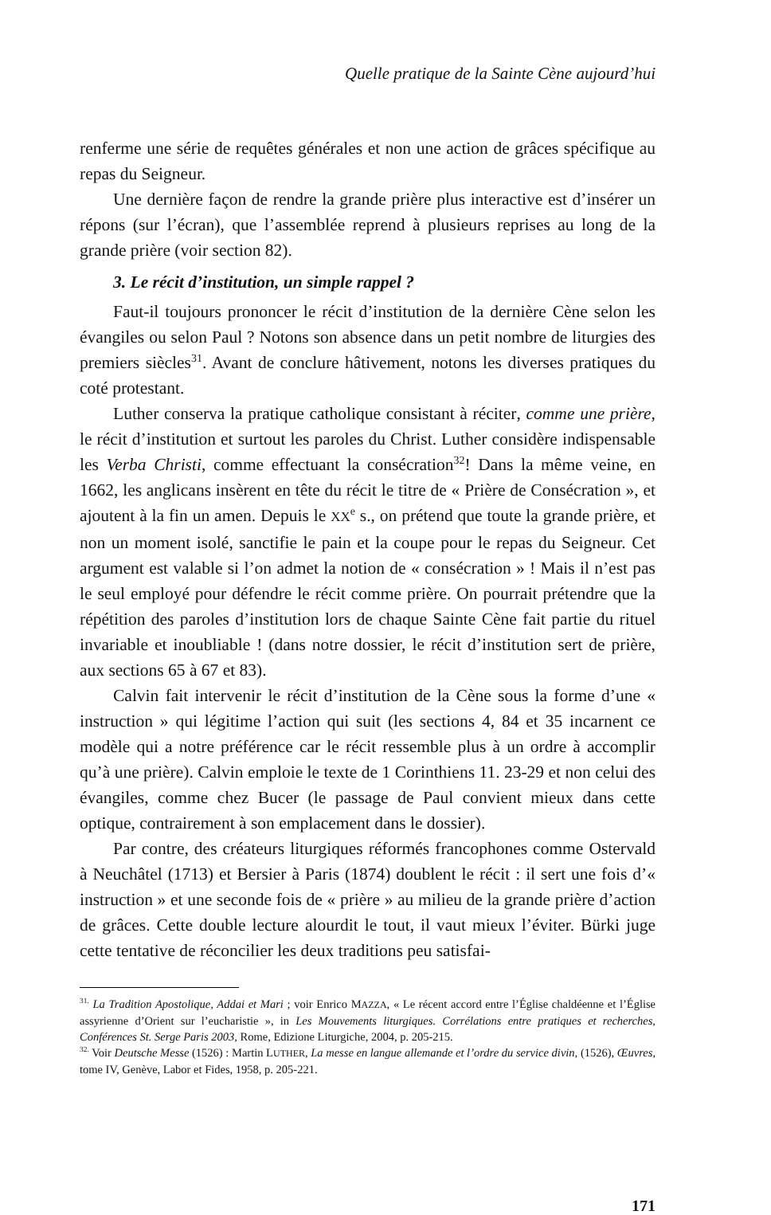Quelle pratique de la Sainte Cène aujourd’hui
renferme une série de requêtes générales et non une action de grâces spécifique au repas du Seigneur.
Une dernière façon de rendre la grande prière plus interactive est d’insérer un répons (sur l’écran), que l’assemblée reprend à plusieurs reprises au long de la grande prière (voir section 82).
3. Le récit d’institution, un simple rappel ?
Faut-il toujours prononcer le récit d’institution de la dernière Cène selon les évangiles ou selon Paul ? Notons son absence dans un petit nombre de liturgies des premiers siècles<sup>31</sup>. Avant de conclure hâtivement, notons les diverses pratiques du coté protestant.
Luther conserva la pratique catholique consistant à réciter, comme une prière, le récit d’institution et surtout les paroles du Christ. Luther considère indispensable les Verba Christi, comme effectuant la consécration<sup>32</sup>! Dans la même veine, en 1662, les anglicans insèrent en tête du récit le titre de « Prière de Consécration », et ajoutent à la fin un amen. Depuis le XX<sup>e</sup> s., on prétend que toute la grande prière, et non un moment isolé, sanctifie le pain et la coupe pour le repas du Seigneur. Cet argument est valable si l’on admet la notion de « consécration » ! Mais il n’est pas le seul employé pour défendre le récit comme prière. On pourrait prétendre que la répétition des paroles d’institution lors de chaque Sainte Cène fait partie du rituel invariable et inoubliable ! (dans notre dossier, le récit d’institution sert de prière, aux sections 65 à 67 et 83).
Calvin fait intervenir le récit d’institution de la Cène sous la forme d’une « instruction » qui légitime l’action qui suit (les sections 4, 84 et 35 incarnent ce modèle qui a notre préférence car le récit ressemble plus à un ordre à accomplir qu’à une prière). Calvin emploie le texte de 1 Corinthiens 11. 23-29 et non celui des évangiles, comme chez Bucer (le passage de Paul convient mieux dans cette optique, contrairement à son emplacement dans le dossier).
Par contre, des créateurs liturgiques réformés francophones comme Ostervald à Neuchâtel (1713) et Bersier à Paris (1874) doublent le récit : il sert une fois d’« instruction » et une seconde fois de « prière » au milieu de la grande prière d’action de grâces. Cette double lecture alourdit le tout, il vaut mieux l’éviter. Bürki juge cette tentative de réconcilier les deux traditions peu satisfai-
<sup>31.</sup> La Tradition Apostolique, Addai et Mari ; voir Enrico MAZZA, « Le récent accord entre l’Église chaldéenne et l’Église assyrienne d’Orient sur l’eucharistie », in Les Mouvements liturgiques. Corrélations entre pratiques et recherches, Conférences St. Serge Paris 2003, Rome, Edizione Liturgiche, 2004, p. 205-215.
<sup>32.</sup> Voir Deutsche Messe (1526) : Martin LUTHER, La messe en langue allemande et l’ordre du service divin, (1526), Œuvres, tome IV, Genève, Labor et Fides, 1958, p. 205-221.
171